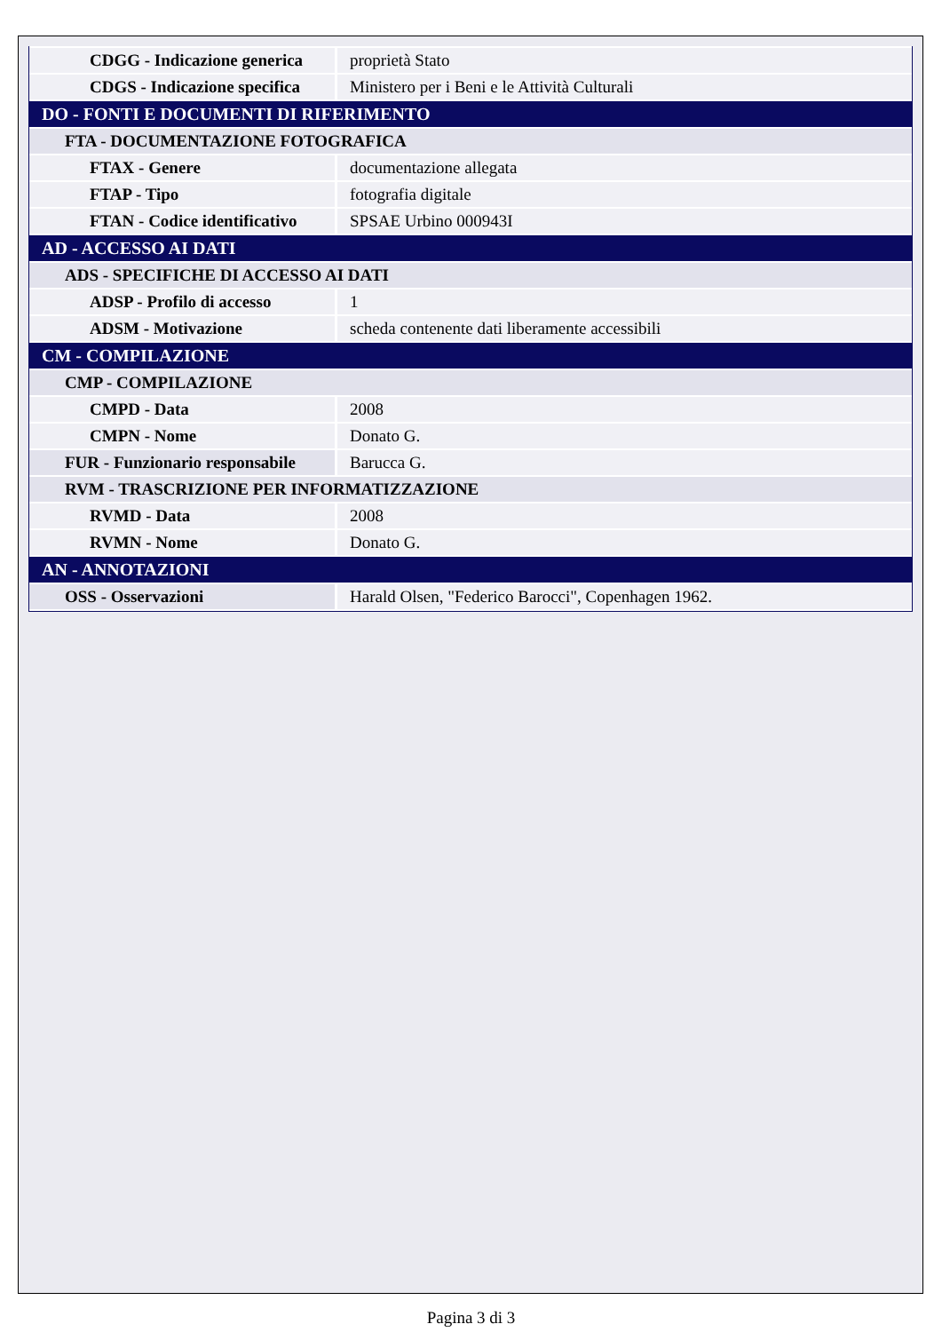| CDGG - Indicazione generica | proprietà Stato |
| CDGS - Indicazione specifica | Ministero per i Beni e le Attività Culturali |
| DO - FONTI E DOCUMENTI DI RIFERIMENTO | |
| FTA - DOCUMENTAZIONE FOTOGRAFICA | |
| FTAX - Genere | documentazione allegata |
| FTAP - Tipo | fotografia digitale |
| FTAN - Codice identificativo | SPSAE Urbino 000943I |
| AD - ACCESSO AI DATI | |
| ADS - SPECIFICHE DI ACCESSO AI DATI | |
| ADSP - Profilo di accesso | 1 |
| ADSM - Motivazione | scheda contenente dati liberamente accessibili |
| CM - COMPILAZIONE | |
| CMP - COMPILAZIONE | |
| CMPD - Data | 2008 |
| CMPN - Nome | Donato G. |
| FUR - Funzionario responsabile | Barucca G. |
| RVM - TRASCRIZIONE PER INFORMATIZZAZIONE | |
| RVMD - Data | 2008 |
| RVMN - Nome | Donato G. |
| AN - ANNOTAZIONI | |
| OSS - Osservazioni | Harald Olsen, "Federico Barocci", Copenhagen 1962. |
Pagina 3 di 3